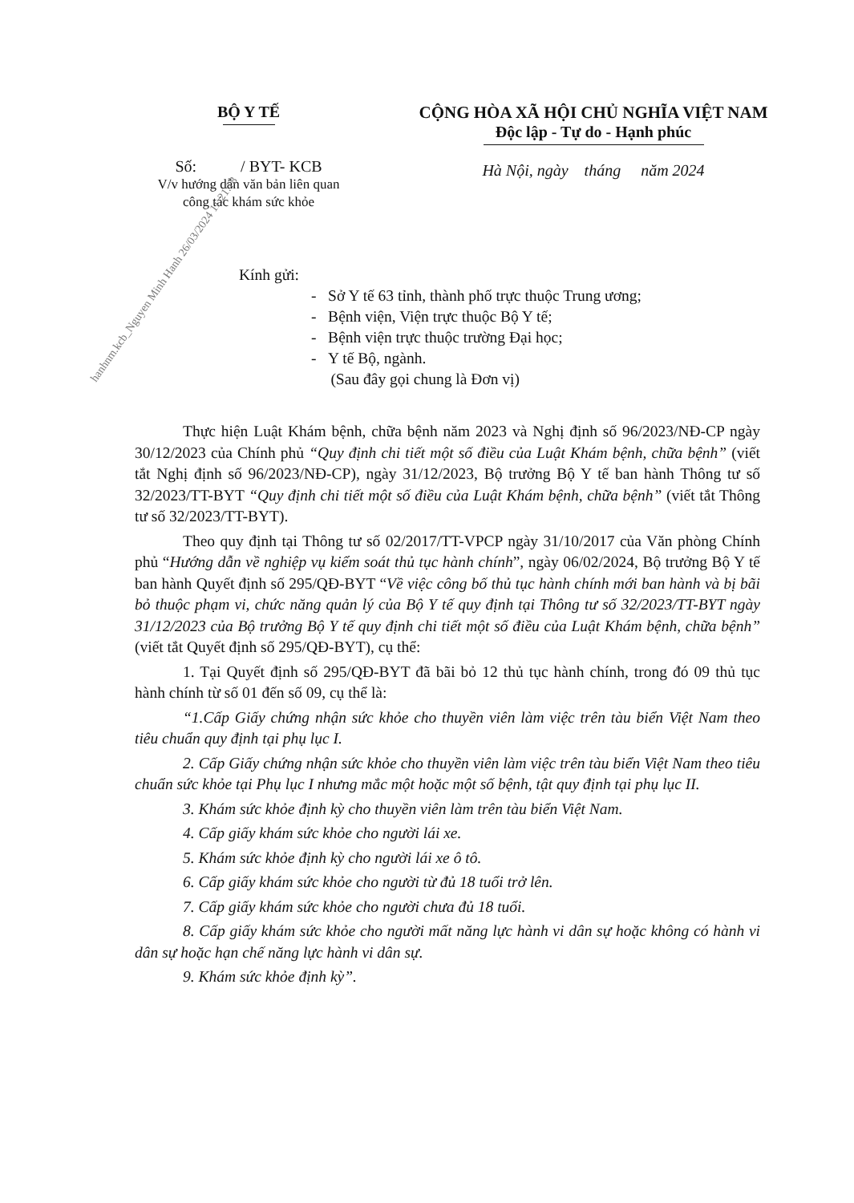BỘ Y TẾ
Số: / BYT- KCB
V/v hướng dẫn văn bản liên quan
công tác khám sức khỏe
CỘNG HÒA XÃ HỘI CHỦ NGHĨA VIỆT NAM
Độc lập - Tự do - Hạnh phúc
Hà Nội, ngày tháng năm 2024
hanhnm.kcb_Nguyen Minh Hanh 26/03/2024 11:21:18
Kính gửi:
- Sở Y tế 63 tỉnh, thành phố trực thuộc Trung ương;
- Bệnh viện, Viện trực thuộc Bộ Y tế;
- Bệnh viện trực thuộc trường Đại học;
- Y tế Bộ, ngành.
(Sau đây gọi chung là Đơn vị)
Thực hiện Luật Khám bệnh, chữa bệnh năm 2023 và Nghị định số 96/2023/NĐ-CP ngày 30/12/2023 của Chính phủ “Quy định chi tiết một số điều của Luật Khám bệnh, chữa bệnh” (viết tắt Nghị định số 96/2023/NĐ-CP), ngày 31/12/2023, Bộ trưởng Bộ Y tế ban hành Thông tư số 32/2023/TT-BYT “Quy định chi tiết một số điều của Luật Khám bệnh, chữa bệnh” (viết tắt Thông tư số 32/2023/TT-BYT).
Theo quy định tại Thông tư số 02/2017/TT-VPCP ngày 31/10/2017 của Văn phòng Chính phủ “Hướng dẫn về nghiệp vụ kiểm soát thủ tục hành chính”, ngày 06/02/2024, Bộ trưởng Bộ Y tế ban hành Quyết định số 295/QĐ-BYT “Về việc công bố thủ tục hành chính mới ban hành và bị bãi bỏ thuộc phạm vi, chức năng quản lý của Bộ Y tế quy định tại Thông tư số 32/2023/TT-BYT ngày 31/12/2023 của Bộ trưởng Bộ Y tế quy định chi tiết một số điều của Luật Khám bệnh, chữa bệnh” (viết tắt Quyết định số 295/QĐ-BYT), cụ thể:
1. Tại Quyết định số 295/QĐ-BYT đã bãi bỏ 12 thủ tục hành chính, trong đó 09 thủ tục hành chính từ số 01 đến số 09, cụ thể là:
“1.Cấp Giấy chứng nhận sức khỏe cho thuyền viên làm việc trên tàu biển Việt Nam theo tiêu chuẩn quy định tại phụ lục I.
2. Cấp Giấy chứng nhận sức khỏe cho thuyền viên làm việc trên tàu biển Việt Nam theo tiêu chuẩn sức khỏe tại Phụ lục I nhưng mắc một hoặc một số bệnh, tật quy định tại phụ lục II.
3. Khám sức khỏe định kỳ cho thuyền viên làm trên tàu biển Việt Nam.
4. Cấp giấy khám sức khỏe cho người lái xe.
5. Khám sức khỏe định kỳ cho người lái xe ô tô.
6. Cấp giấy khám sức khỏe cho người từ đủ 18 tuổi trở lên.
7. Cấp giấy khám sức khỏe cho người chưa đủ 18 tuổi.
8. Cấp giấy khám sức khỏe cho người mất năng lực hành vi dân sự hoặc không có hành vi dân sự hoặc hạn chế năng lực hành vi dân sự.
9. Khám sức khỏe định kỳ”.